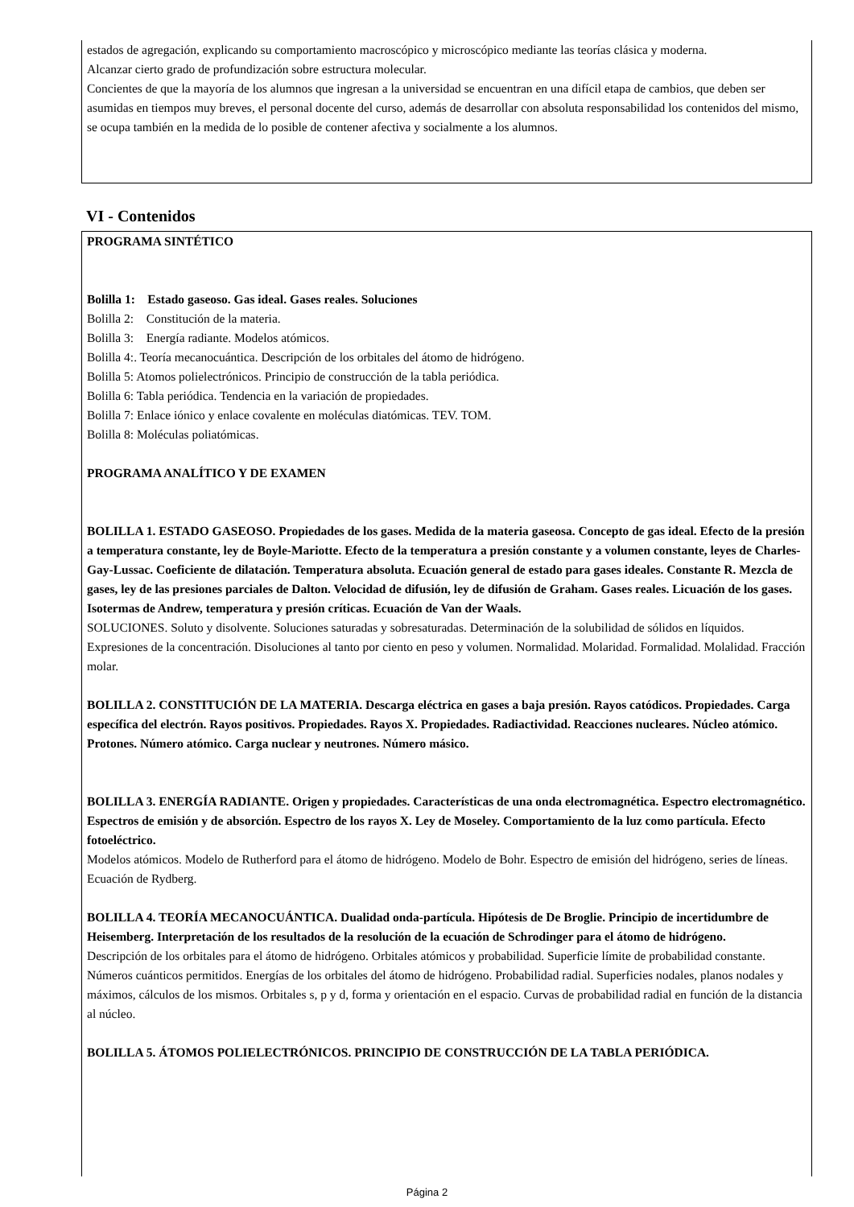estados de agregación, explicando su comportamiento macroscópico y microscópico mediante las teorías clásica y moderna.
Alcanzar cierto grado de profundización sobre estructura molecular.
Concientes de que la mayoría de los alumnos que ingresan a la universidad se encuentran en una difícil etapa de cambios, que deben ser asumidas en tiempos muy breves, el personal docente del curso, además de desarrollar con absoluta responsabilidad los contenidos del mismo, se ocupa también en la medida de lo posible de contener afectiva y socialmente a los alumnos.
VI - Contenidos
PROGRAMA SINTÉTICO
Bolilla 1: Estado gaseoso. Gas ideal. Gases reales. Soluciones
Bolilla 2: Constitución de la materia.
Bolilla 3: Energía radiante. Modelos atómicos.
Bolilla 4:. Teoría mecanocuántica. Descripción de los orbitales del átomo de hidrógeno.
Bolilla 5: Atomos polielectrónicos. Principio de construcción de la tabla periódica.
Bolilla 6: Tabla periódica. Tendencia en la variación de propiedades.
Bolilla 7: Enlace iónico y enlace covalente en moléculas diatómicas. TEV. TOM.
Bolilla 8: Moléculas poliatómicas.
PROGRAMA ANALÍTICO Y DE EXAMEN
BOLILLA 1. ESTADO GASEOSO. Propiedades de los gases. Medida de la materia gaseosa. Concepto de gas ideal. Efecto de la presión a temperatura constante, ley de Boyle-Mariotte. Efecto de la temperatura a presión constante y a volumen constante, leyes de Charles-Gay-Lussac. Coeficiente de dilatación. Temperatura absoluta. Ecuación general de estado para gases ideales. Constante R. Mezcla de gases, ley de las presiones parciales de Dalton. Velocidad de difusión, ley de difusión de Graham. Gases reales. Licuación de los gases. Isotermas de Andrew, temperatura y presión críticas. Ecuación de Van der Waals.
SOLUCIONES. Soluto y disolvente. Soluciones saturadas y sobresaturadas. Determinación de la solubilidad de sólidos en líquidos. Expresiones de la concentración. Disoluciones al tanto por ciento en peso y volumen. Normalidad. Molaridad. Formalidad. Molalidad. Fracción molar.
BOLILLA 2. CONSTITUCIÓN DE LA MATERIA. Descarga eléctrica en gases a baja presión. Rayos catódicos. Propiedades. Carga específica del electrón. Rayos positivos. Propiedades. Rayos X. Propiedades. Radiactividad. Reacciones nucleares. Núcleo atómico. Protones. Número atómico. Carga nuclear y neutrones. Número másico.
BOLILLA 3. ENERGÍA RADIANTE. Origen y propiedades. Características de una onda electromagnética. Espectro electromagnético. Espectros de emisión y de absorción. Espectro de los rayos X. Ley de Moseley. Comportamiento de la luz como partícula. Efecto fotoeléctrico.
Modelos atómicos. Modelo de Rutherford para el átomo de hidrógeno. Modelo de Bohr. Espectro de emisión del hidrógeno, series de líneas. Ecuación de Rydberg.
BOLILLA 4. TEORÍA MECANOCUÁNTICA. Dualidad onda-partícula. Hipótesis de De Broglie. Principio de incertidumbre de Heisemberg. Interpretación de los resultados de la resolución de la ecuación de Schrodinger para el átomo de hidrógeno.
Descripción de los orbitales para el átomo de hidrógeno. Orbitales atómicos y probabilidad. Superficie límite de probabilidad constante. Números cuánticos permitidos. Energías de los orbitales del átomo de hidrógeno. Probabilidad radial. Superficies nodales, planos nodales y máximos, cálculos de los mismos. Orbitales s, p y d, forma y orientación en el espacio. Curvas de probabilidad radial en función de la distancia al núcleo.
BOLILLA 5. ÁTOMOS POLIELECTRÓNICOS. PRINCIPIO DE CONSTRUCCIÓN DE LA TABLA PERIÓDICA.
Página 2